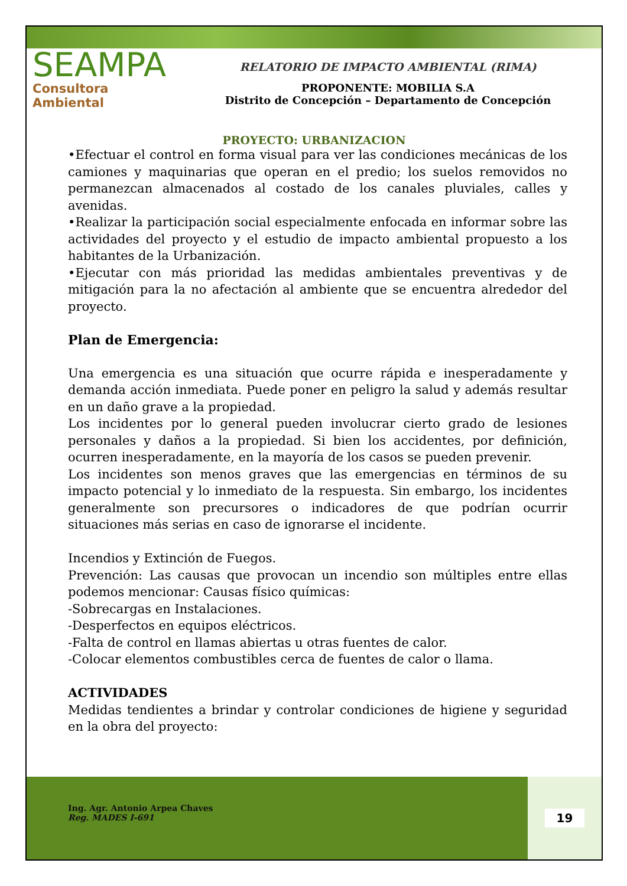SEAMPA
Consultora Ambiental
RELATORIO DE IMPACTO AMBIENTAL (RIMA)
PROPONENTE: MOBILIA S.A
Distrito de Concepción – Departamento de Concepción
PROYECTO: URBANIZACION
•Efectuar el control en forma visual para ver las condiciones mecánicas de los camiones y maquinarias que operan en el predio; los suelos removidos no permanezcan almacenados al costado de los canales pluviales, calles y avenidas.
•Realizar la participación social especialmente enfocada en informar sobre las actividades del proyecto y el estudio de impacto ambiental propuesto a los habitantes de la Urbanización.
•Ejecutar con más prioridad las medidas ambientales preventivas y de mitigación para la no afectación al ambiente que se encuentra alrededor del proyecto.
Plan de Emergencia:
Una emergencia es una situación que ocurre rápida e inesperadamente y demanda acción inmediata. Puede poner en peligro la salud y además resultar en un daño grave a la propiedad.
Los incidentes por lo general pueden involucrar cierto grado de lesiones personales y daños a la propiedad. Si bien los accidentes, por definición, ocurren inesperadamente, en la mayoría de los casos se pueden prevenir.
Los incidentes son menos graves que las emergencias en términos de su impacto potencial y lo inmediato de la respuesta. Sin embargo, los incidentes generalmente son precursores o indicadores de que podrían ocurrir situaciones más serias en caso de ignorarse el incidente.
Incendios y Extinción de Fuegos.
Prevención: Las causas que provocan un incendio son múltiples entre ellas podemos mencionar: Causas físico químicas:
-Sobrecargas en Instalaciones.
-Desperfectos en equipos eléctricos.
-Falta de control en llamas abiertas u otras fuentes de calor.
-Colocar elementos combustibles cerca de fuentes de calor o llama.
ACTIVIDADES
Medidas tendientes a brindar y controlar condiciones de higiene y seguridad en la obra del proyecto:
Ing. Agr. Antonio Arpea Chaves
Reg. MADES I-691
19